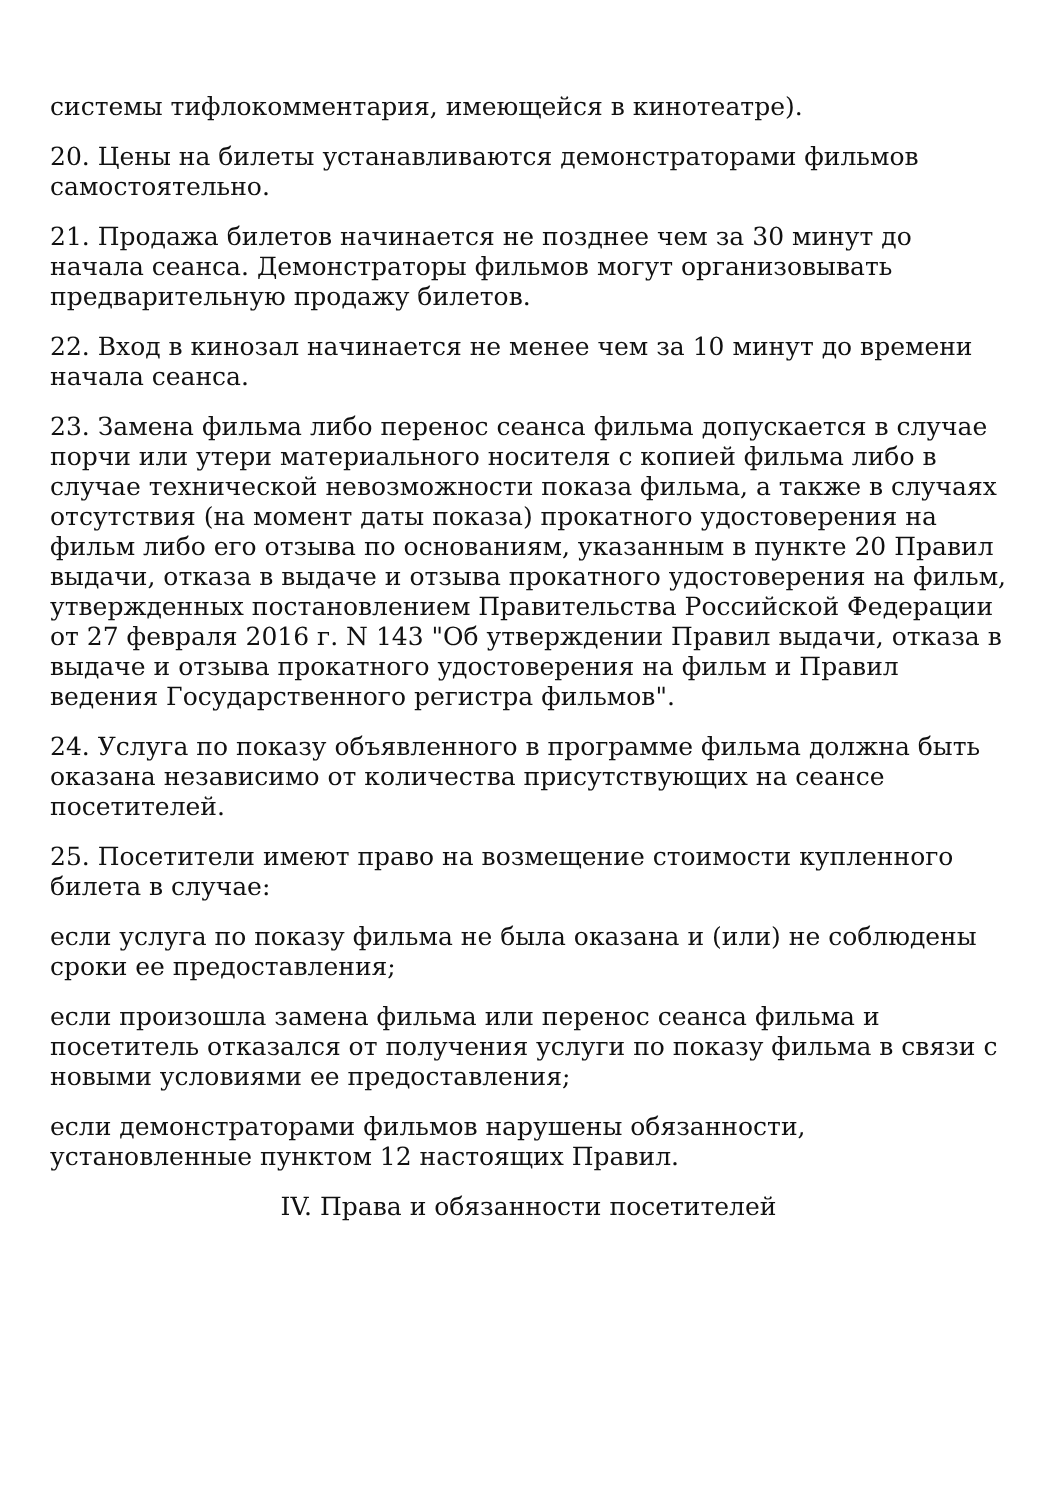системы тифлокомментария, имеющейся в кинотеатре).
20. Цены на билеты устанавливаются демонстраторами фильмов самостоятельно.
21. Продажа билетов начинается не позднее чем за 30 минут до начала сеанса. Демонстраторы фильмов могут организовывать предварительную продажу билетов.
22. Вход в кинозал начинается не менее чем за 10 минут до времени начала сеанса.
23. Замена фильма либо перенос сеанса фильма допускается в случае порчи или утери материального носителя с копией фильма либо в случае технической невозможности показа фильма, а также в случаях отсутствия (на момент даты показа) прокатного удостоверения на фильм либо его отзыва по основаниям, указанным в пункте 20 Правил выдачи, отказа в выдаче и отзыва прокатного удостоверения на фильм, утвержденных постановлением Правительства Российской Федерации от 27 февраля 2016 г. N 143 "Об утверждении Правил выдачи, отказа в выдаче и отзыва прокатного удостоверения на фильм и Правил ведения Государственного регистра фильмов".
24. Услуга по показу объявленного в программе фильма должна быть оказана независимо от количества присутствующих на сеансе посетителей.
25. Посетители имеют право на возмещение стоимости купленного билета в случае:
если услуга по показу фильма не была оказана и (или) не соблюдены сроки ее предоставления;
если произошла замена фильма или перенос сеанса фильма и посетитель отказался от получения услуги по показу фильма в связи с новыми условиями ее предоставления;
если демонстраторами фильмов нарушены обязанности, установленные пунктом 12 настоящих Правил.
IV. Права и обязанности посетителей